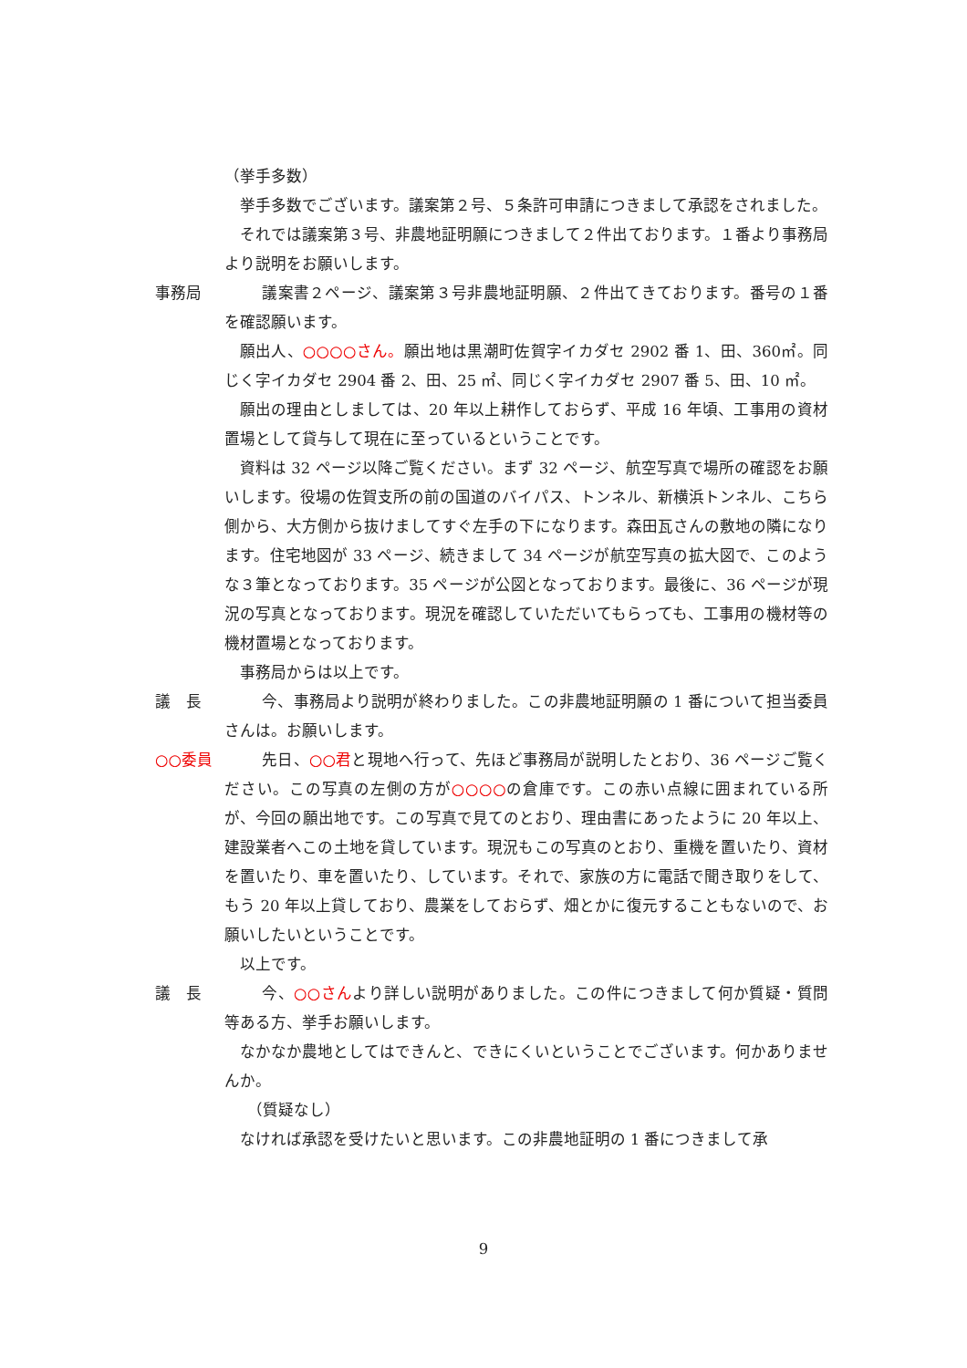（挙手多数）
挙手多数でございます。議案第２号、５条許可申請につきまして承認をされました。
それでは議案第３号、非農地証明願につきまして２件出ております。１番より事務局より説明をお願いします。
事務局 議案書２ページ、議案第３号非農地証明願、２件出てきております。番号の１番を確認願います。
願出人、○○○○さん。願出地は黒潮町佐賀字イカダセ 2902 番 1、田、360㎡。同じく字イカダセ 2904 番 2、田、25 ㎡、同じく字イカダセ 2907 番 5、田、10 ㎡。
願出の理由としましては、20 年以上耕作しておらず、平成 16 年頃、工事用の資材置場として貸与して現在に至っているということです。
資料は 32 ページ以降ご覧ください。まず 32 ページ、航空写真で場所の確認をお願いします。役場の佐賀支所の前の国道のバイパス、トンネル、新横浜トンネル、こちら側から、大方側から抜けましてすぐ左手の下になります。森田瓦さんの敷地の隣になります。住宅地図が 33 ページ、続きまして 34 ページが航空写真の拡大図で、このような３筆となっております。35 ページが公図となっております。最後に、36 ページが現況の写真となっております。現況を確認していただいてもらっても、工事用の機材等の機材置場となっております。
事務局からは以上です。
議　長 今、事務局より説明が終わりました。この非農地証明願の 1 番について担当委員さんは。お願いします。
○○委員 先日、○○君と現地へ行って、先ほど事務局が説明したとおり、36 ページご覧ください。この写真の左側の方が○○○○の倉庫です。この赤い点線に囲まれている所が、今回の願出地です。この写真で見てのとおり、理由書にあったように 20 年以上、建設業者へこの土地を貸しています。現況もこの写真のとおり、重機を置いたり、資材を置いたり、車を置いたり、しています。それで、家族の方に電話で聞き取りをして、もう 20 年以上貸しており、農業をしておらず、畑とかに復元することもないので、お願いしたいということです。
以上です。
議　長 今、○○さんより詳しい説明がありました。この件につきまして何か質疑・質問等ある方、挙手お願いします。
なかなか農地としてはできんと、できにくいということでございます。何かありませんか。
（質疑なし）
なければ承認を受けたいと思います。この非農地証明の 1 番につきまして承
9